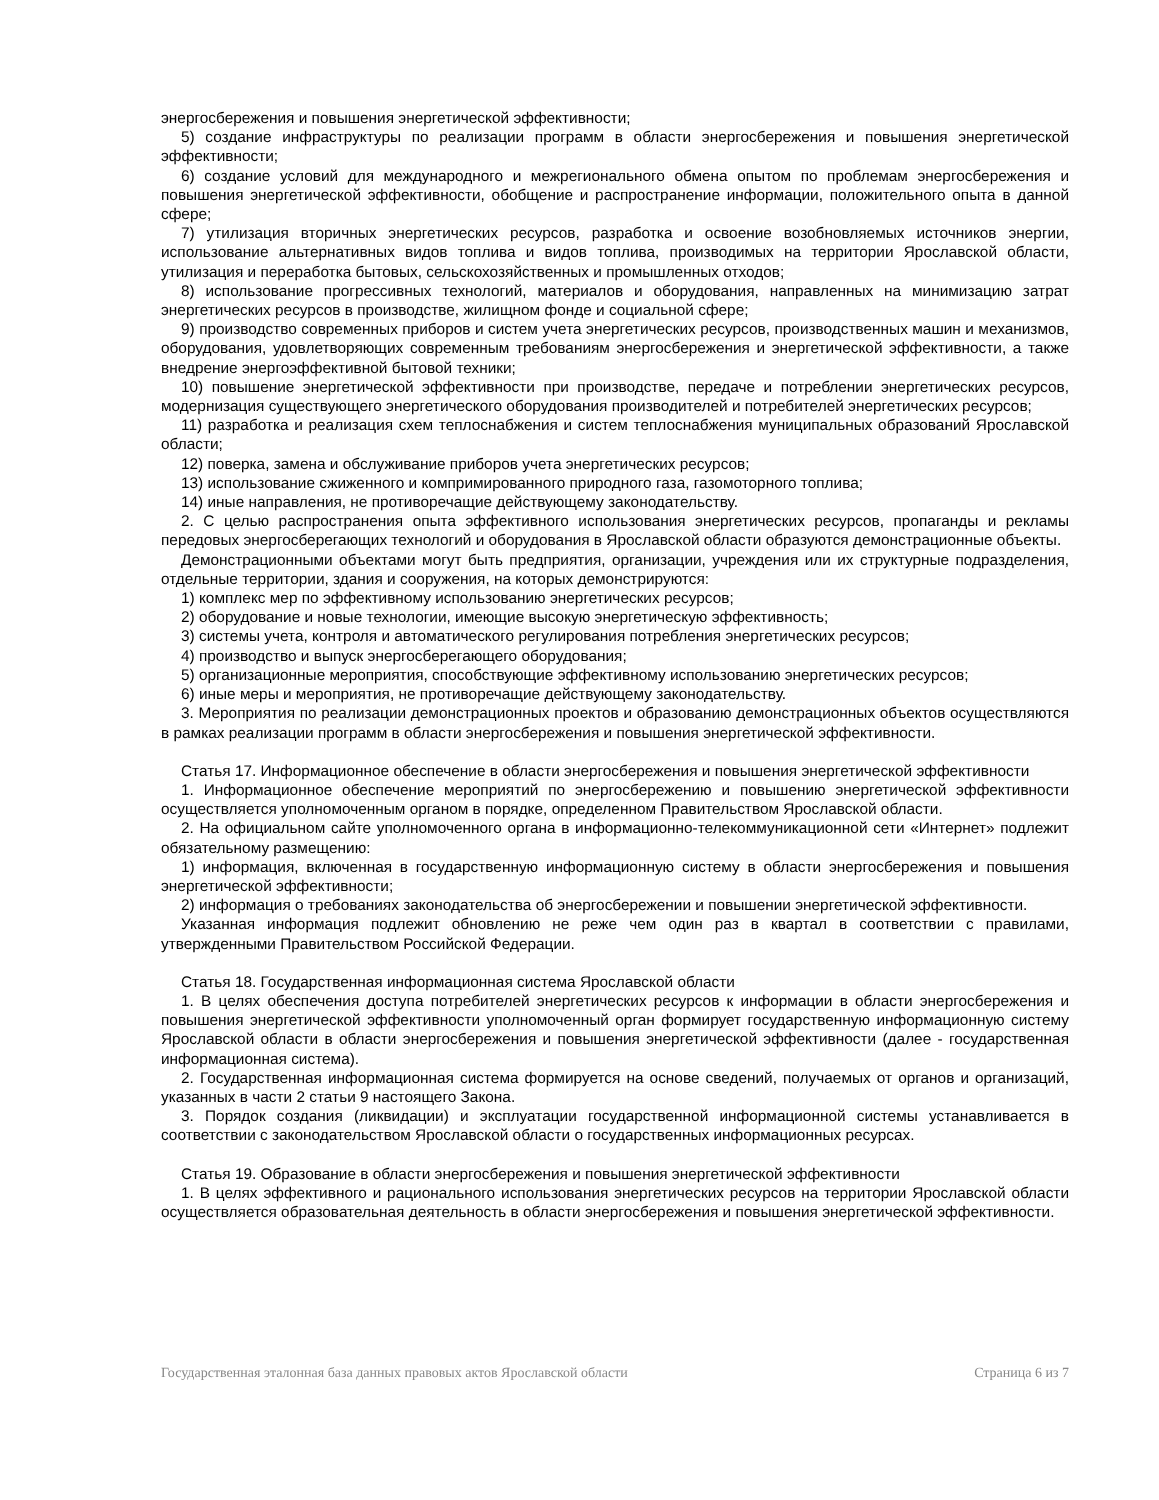энергосбережения и повышения энергетической эффективности;
5) создание инфраструктуры по реализации программ в области энергосбережения и повышения энергетической эффективности;
6) создание условий для международного и межрегионального обмена опытом по проблемам энергосбережения и повышения энергетической эффективности, обобщение и распространение информации, положительного опыта в данной сфере;
7) утилизация вторичных энергетических ресурсов, разработка и освоение возобновляемых источников энергии, использование альтернативных видов топлива и видов топлива, производимых на территории Ярославской области, утилизация и переработка бытовых, сельскохозяйственных и промышленных отходов;
8) использование прогрессивных технологий, материалов и оборудования, направленных на минимизацию затрат энергетических ресурсов в производстве, жилищном фонде и социальной сфере;
9) производство современных приборов и систем учета энергетических ресурсов, производственных машин и механизмов, оборудования, удовлетворяющих современным требованиям энергосбережения и энергетической эффективности, а также внедрение энергоэффективной бытовой техники;
10) повышение энергетической эффективности при производстве, передаче и потреблении энергетических ресурсов, модернизация существующего энергетического оборудования производителей и потребителей энергетических ресурсов;
11) разработка и реализация схем теплоснабжения и систем теплоснабжения муниципальных образований Ярославской области;
12) поверка, замена и обслуживание приборов учета энергетических ресурсов;
13) использование сжиженного и компримированного природного газа, газомоторного топлива;
14) иные направления, не противоречащие действующему законодательству.
2. С целью распространения опыта эффективного использования энергетических ресурсов, пропаганды и рекламы передовых энергосберегающих технологий и оборудования в Ярославской области образуются демонстрационные объекты.
Демонстрационными объектами могут быть предприятия, организации, учреждения или их структурные подразделения, отдельные территории, здания и сооружения, на которых демонстрируются:
1) комплекс мер по эффективному использованию энергетических ресурсов;
2) оборудование и новые технологии, имеющие высокую энергетическую эффективность;
3) системы учета, контроля и автоматического регулирования потребления энергетических ресурсов;
4) производство и выпуск энергосберегающего оборудования;
5) организационные мероприятия, способствующие эффективному использованию энергетических ресурсов;
6) иные меры и мероприятия, не противоречащие действующему законодательству.
3. Мероприятия по реализации демонстрационных проектов и образованию демонстрационных объектов осуществляются в рамках реализации программ в области энергосбережения и повышения энергетической эффективности.
Статья 17. Информационное обеспечение в области энергосбережения и повышения энергетической эффективности
1. Информационное обеспечение мероприятий по энергосбережению и повышению энергетической эффективности осуществляется уполномоченным органом в порядке, определенном Правительством Ярославской области.
2. На официальном сайте уполномоченного органа в информационно-телекоммуникационной сети «Интернет» подлежит обязательному размещению:
1) информация, включенная в государственную информационную систему в области энергосбережения и повышения энергетической эффективности;
2) информация о требованиях законодательства об энергосбережении и повышении энергетической эффективности.
Указанная информация подлежит обновлению не реже чем один раз в квартал в соответствии с правилами, утвержденными Правительством Российской Федерации.
Статья 18. Государственная информационная система Ярославской области
1. В целях обеспечения доступа потребителей энергетических ресурсов к информации в области энергосбережения и повышения энергетической эффективности уполномоченный орган формирует государственную информационную систему Ярославской области в области энергосбережения и повышения энергетической эффективности (далее - государственная информационная система).
2. Государственная информационная система формируется на основе сведений, получаемых от органов и организаций, указанных в части 2 статьи 9 настоящего Закона.
3. Порядок создания (ликвидации) и эксплуатации государственной информационной системы устанавливается в соответствии с законодательством Ярославской области о государственных информационных ресурсах.
Статья 19. Образование в области энергосбережения и повышения энергетической эффективности
1. В целях эффективного и рационального использования энергетических ресурсов на территории Ярославской области осуществляется образовательная деятельность в области энергосбережения и повышения энергетической эффективности.
Государственная эталонная база данных правовых актов Ярославской области Страница 6 из 7